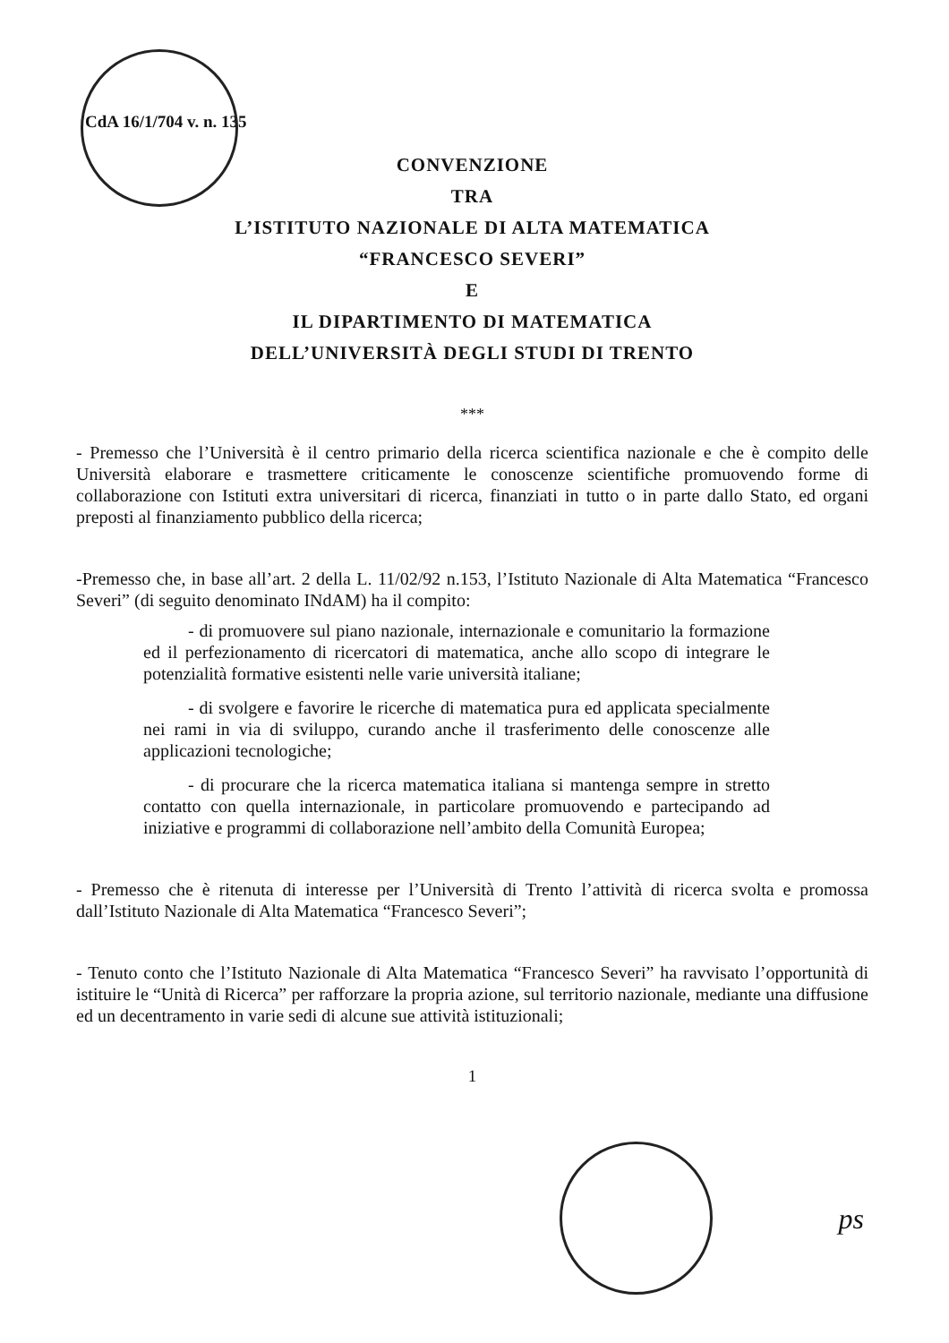CdA 16/1/704 v. n. 135
CONVENZIONE
TRA
L’ISTITUTO NAZIONALE DI ALTA MATEMATICA
“FRANCESCO SEVERI”
E
IL DIPARTIMENTO DI MATEMATICA
DELL’UNIVERSITÀ DEGLI STUDI DI TRENTO
***
- Premesso che l’Università è il centro primario della ricerca scientifica nazionale e che è compito delle Università elaborare e trasmettere criticamente le conoscenze scientifiche promuovendo forme di collaborazione con Istituti extra universitari di ricerca, finanziati in tutto o in parte dallo Stato, ed organi preposti al finanziamento pubblico della ricerca;
-Premesso che, in base all’art. 2 della L. 11/02/92 n.153, l’Istituto Nazionale di Alta Matematica “Francesco Severi” (di seguito denominato INdAM) ha il compito:
- di promuovere sul piano nazionale, internazionale e comunitario la formazione ed il perfezionamento di ricercatori di matematica, anche allo scopo di integrare le potenzialità formative esistenti nelle varie università italiane;
- di svolgere e favorire le ricerche di matematica pura ed applicata specialmente nei rami in via di sviluppo, curando anche il trasferimento delle conoscenze alle applicazioni tecnologiche;
- di procurare che la ricerca matematica italiana si mantenga sempre in stretto contatto con quella internazionale, in particolare promuovendo e partecipando ad iniziative e programmi di collaborazione nell’ambito della Comunità Europea;
- Premesso che è ritenuta di interesse per l’Università di Trento l’attività di ricerca svolta e promossa dall’Istituto Nazionale di Alta Matematica “Francesco Severi”;
- Tenuto conto che l’Istituto Nazionale di Alta Matematica “Francesco Severi” ha ravvisato l’opportunità di istituire le “Unità di Ricerca” per rafforzare la propria azione, sul territorio nazionale, mediante una diffusione ed un decentramento in varie sedi di alcune sue attività istituzionali;
1
ps